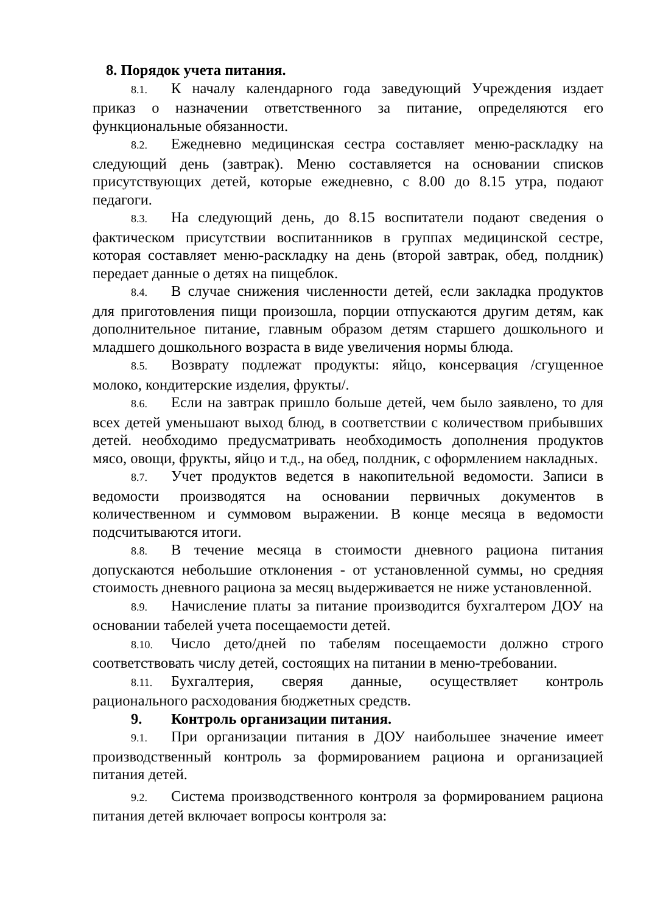8. Порядок учета питания.
8.1. К началу календарного года заведующий Учреждения издает приказ о назначении ответственного за питание, определяются его функциональные обязанности.
8.2. Ежедневно медицинская сестра составляет меню-раскладку на следующий день (завтрак). Меню составляется на основании списков присутствующих детей, которые ежедневно, с 8.00 до 8.15 утра, подают педагоги.
8.3. На следующий день, до 8.15 воспитатели подают сведения о фактическом присутствии воспитанников в группах медицинской сестре, которая составляет меню-раскладку на день (второй завтрак, обед, полдник) передает данные о детях на пищеблок.
8.4. В случае снижения численности детей, если закладка продуктов для приготовления пищи произошла, порции отпускаются другим детям, как дополнительное питание, главным образом детям старшего дошкольного и младшего дошкольного возраста в виде увеличения нормы блюда.
8.5. Возврату подлежат продукты: яйцо, консервация /сгущенное молоко, кондитерские изделия, фрукты/.
8.6. Если на завтрак пришло больше детей, чем было заявлено, то для всех детей уменьшают выход блюд, в соответствии с количеством прибывших детей. необходимо предусматривать необходимость дополнения продуктов мясо, овощи, фрукты, яйцо и т.д., на обед, полдник, с оформлением накладных.
8.7. Учет продуктов ведется в накопительной ведомости. Записи в ведомости производятся на основании первичных документов в количественном и суммовом выражении. В конце месяца в ведомости подсчитываются итоги.
8.8. В течение месяца в стоимости дневного рациона питания допускаются небольшие отклонения - от установленной суммы, но средняя стоимость дневного рациона за месяц выдерживается не ниже установленной.
8.9. Начисление платы за питание производится бухгалтером ДОУ на основании табелей учета посещаемости детей.
8.10. Число дето/дней по табелям посещаемости должно строго соответствовать числу детей, состоящих на питании в меню-требовании.
8.11. Бухгалтерия, сверяя данные, осуществляет контроль рационального расходования бюджетных средств.
9. Контроль организации питания.
9.1. При организации питания в ДОУ наибольшее значение имеет производственный контроль за формированием рациона и организацией питания детей.
9.2. Система производственного контроля за формированием рациона питания детей включает вопросы контроля за: